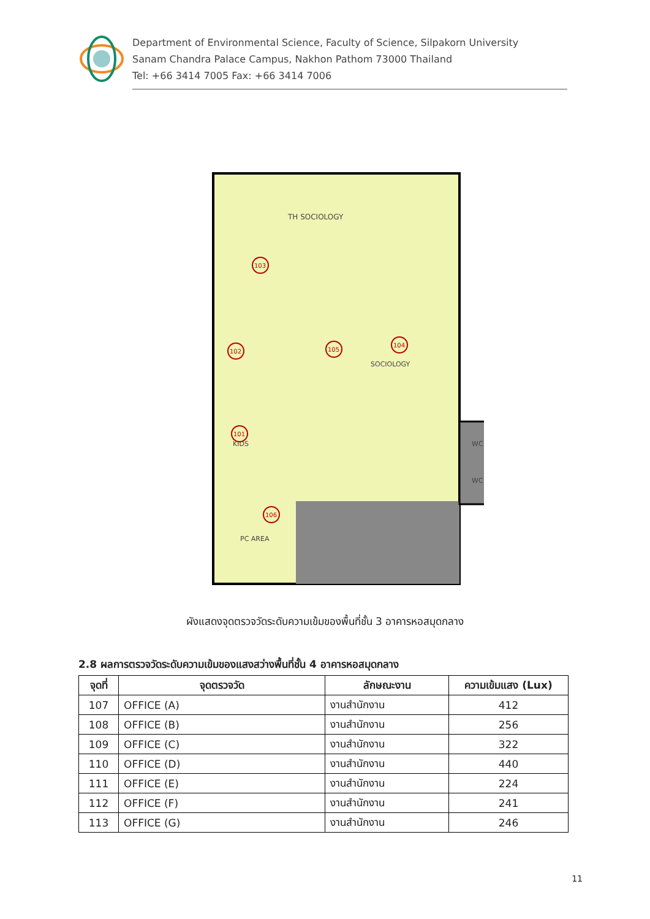Department of Environmental Science, Faculty of Science, Silpakorn University
Sanam Chandra Palace Campus, Nakhon Pathom 73000 Thailand
Tel: +66 3414 7005 Fax: +66 3414 7006
TH SOCIOLOGY
SOCIOLOGY
KIDS
PC AREA
WC
WC
103
102
104
105
101
106
ผังแสดงจุดตรวจวัดระดับความเข้มของพื้นที่ชั้น 3 อาคารหอสมุดกลาง
2.8 ผลการตรวจวัดระดับความเข้มของแสงสว่างพื้นที่ชั้น 4 อาคารหอสมุดกลาง
| จุดที่ | จุดตรวจวัด | ลักษณะงาน | ความเข้มแสง (Lux) |
| --- | --- | --- | --- |
| 107 | OFFICE (A) | งานสำนักงาน | 412 |
| 108 | OFFICE (B) | งานสำนักงาน | 256 |
| 109 | OFFICE (C) | งานสำนักงาน | 322 |
| 110 | OFFICE (D) | งานสำนักงาน | 440 |
| 111 | OFFICE (E) | งานสำนักงาน | 224 |
| 112 | OFFICE (F) | งานสำนักงาน | 241 |
| 113 | OFFICE (G) | งานสำนักงาน | 246 |
11